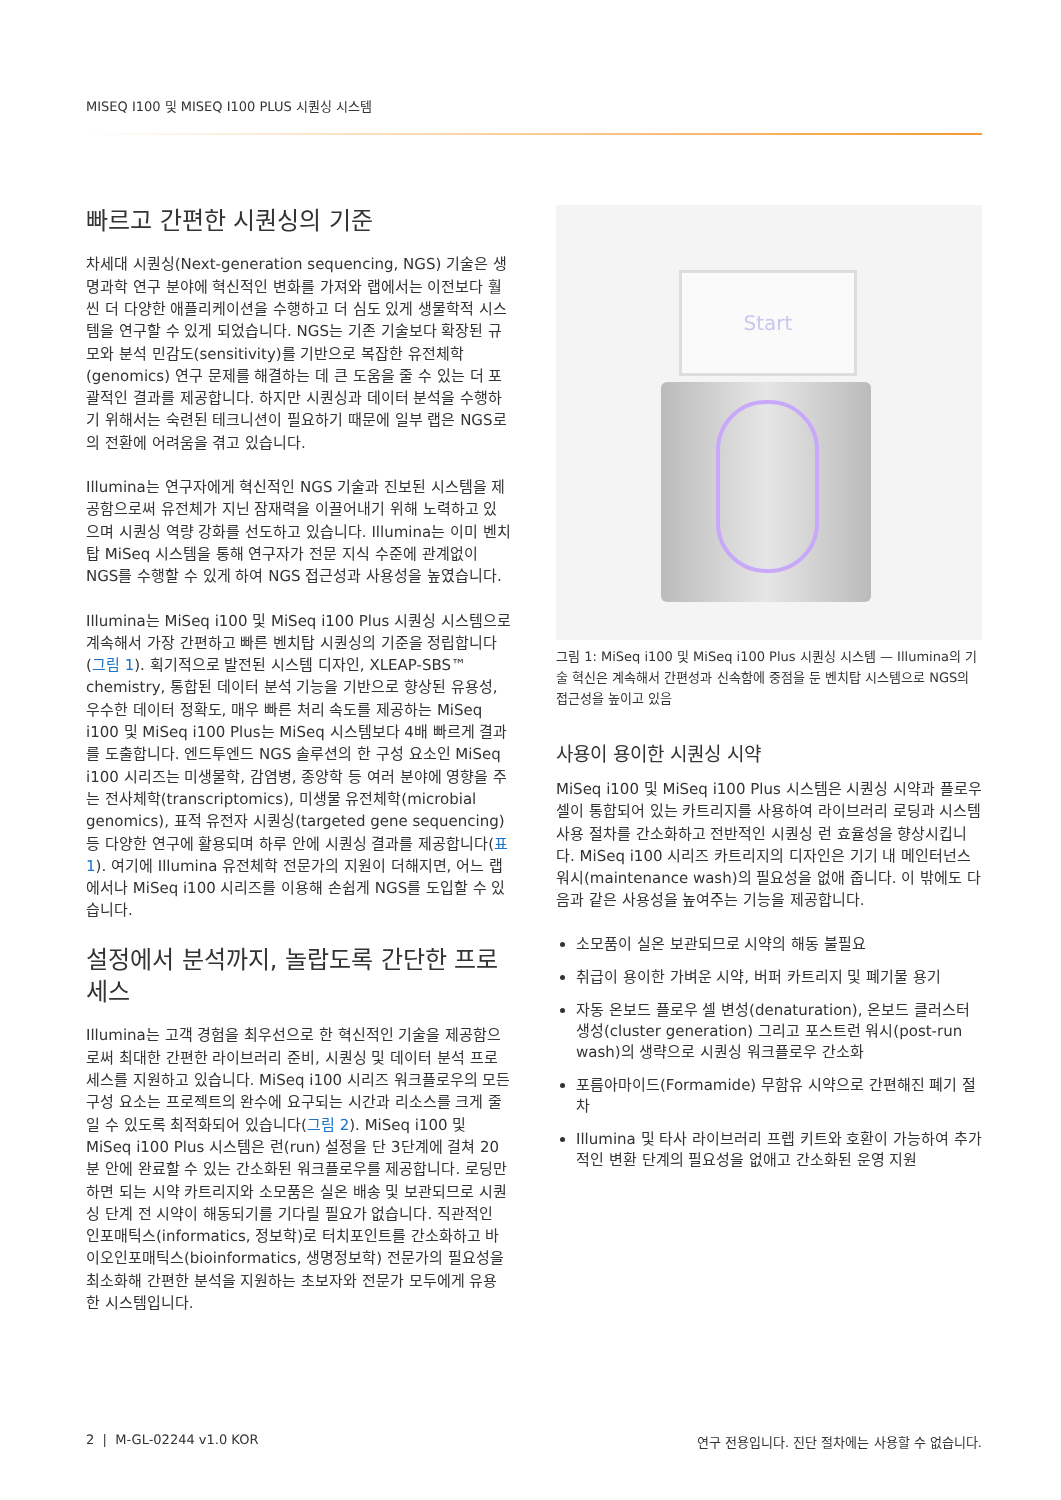MISEQ I100 및 MISEQ I100 PLUS 시퀀싱 시스템
빠르고 간편한 시퀀싱의 기준
차세대 시퀀싱(Next-generation sequencing, NGS) 기술은 생명과학 연구 분야에 혁신적인 변화를 가져와 랩에서는 이전보다 훨씬 더 다양한 애플리케이션을 수행하고 더 심도 있게 생물학적 시스템을 연구할 수 있게 되었습니다. NGS는 기존 기술보다 확장된 규모와 분석 민감도(sensitivity)를 기반으로 복잡한 유전체학(genomics) 연구 문제를 해결하는 데 큰 도움을 줄 수 있는 더 포괄적인 결과를 제공합니다. 하지만 시퀀싱과 데이터 분석을 수행하기 위해서는 숙련된 테크니션이 필요하기 때문에 일부 랩은 NGS로의 전환에 어려움을 겪고 있습니다.
Illumina는 연구자에게 혁신적인 NGS 기술과 진보된 시스템을 제공함으로써 유전체가 지닌 잠재력을 이끌어내기 위해 노력하고 있으며 시퀀싱 역량 강화를 선도하고 있습니다. Illumina는 이미 벤치탑 MiSeq 시스템을 통해 연구자가 전문 지식 수준에 관계없이 NGS를 수행할 수 있게 하여 NGS 접근성과 사용성을 높였습니다.
Illumina는 MiSeq i100 및 MiSeq i100 Plus 시퀀싱 시스템으로 계속해서 가장 간편하고 빠른 벤치탑 시퀀싱의 기준을 정립합니다(그림 1). 획기적으로 발전된 시스템 디자인, XLEAP-SBS™ chemistry, 통합된 데이터 분석 기능을 기반으로 향상된 유용성, 우수한 데이터 정확도, 매우 빠른 처리 속도를 제공하는 MiSeq i100 및 MiSeq i100 Plus는 MiSeq 시스템보다 4배 빠르게 결과를 도출합니다. 엔드투엔드 NGS 솔루션의 한 구성 요소인 MiSeq i100 시리즈는 미생물학, 감염병, 종양학 등 여러 분야에 영향을 주는 전사체학(transcriptomics), 미생물 유전체학(microbial genomics), 표적 유전자 시퀀싱(targeted gene sequencing) 등 다양한 연구에 활용되며 하루 안에 시퀀싱 결과를 제공합니다(표 1). 여기에 Illumina 유전체학 전문가의 지원이 더해지면, 어느 랩에서나 MiSeq i100 시리즈를 이용해 손쉽게 NGS를 도입할 수 있습니다.
설정에서 분석까지, 놀랍도록 간단한 프로세스
Illumina는 고객 경험을 최우선으로 한 혁신적인 기술을 제공함으로써 최대한 간편한 라이브러리 준비, 시퀀싱 및 데이터 분석 프로세스를 지원하고 있습니다. MiSeq i100 시리즈 워크플로우의 모든 구성 요소는 프로젝트의 완수에 요구되는 시간과 리소스를 크게 줄일 수 있도록 최적화되어 있습니다(그림 2). MiSeq i100 및 MiSeq i100 Plus 시스템은 런(run) 설정을 단 3단계에 걸쳐 20분 안에 완료할 수 있는 간소화된 워크플로우를 제공합니다. 로딩만 하면 되는 시약 카트리지와 소모품은 실온 배송 및 보관되므로 시퀀싱 단계 전 시약이 해동되기를 기다릴 필요가 없습니다. 직관적인 인포매틱스(informatics, 정보학)로 터치포인트를 간소화하고 바이오인포매틱스(bioinformatics, 생명정보학) 전문가의 필요성을 최소화해 간편한 분석을 지원하는 초보자와 전문가 모두에게 유용한 시스템입니다.
Start
그림 1: MiSeq i100 및 MiSeq i100 Plus 시퀀싱 시스템 — Illumina의 기술 혁신은 계속해서 간편성과 신속함에 중점을 둔 벤치탑 시스템으로 NGS의 접근성을 높이고 있음
사용이 용이한 시퀀싱 시약
MiSeq i100 및 MiSeq i100 Plus 시스템은 시퀀싱 시약과 플로우 셀이 통합되어 있는 카트리지를 사용하여 라이브러리 로딩과 시스템 사용 절차를 간소화하고 전반적인 시퀀싱 런 효율성을 향상시킵니다. MiSeq i100 시리즈 카트리지의 디자인은 기기 내 메인터넌스 워시(maintenance wash)의 필요성을 없애 줍니다. 이 밖에도 다음과 같은 사용성을 높여주는 기능을 제공합니다.
소모품이 실온 보관되므로 시약의 해동 불필요
취급이 용이한 가벼운 시약, 버퍼 카트리지 및 폐기물 용기
자동 온보드 플로우 셀 변성(denaturation), 온보드 클러스터 생성(cluster generation) 그리고 포스트런 워시(post-run wash)의 생략으로 시퀀싱 워크플로우 간소화
포름아마이드(Formamide) 무함유 시약으로 간편해진 폐기 절차
Illumina 및 타사 라이브러리 프렙 키트와 호환이 가능하여 추가적인 변환 단계의 필요성을 없애고 간소화된 운영 지원
2 | M-GL-02244 v1.0 KOR 연구 전용입니다. 진단 절차에는 사용할 수 없습니다.